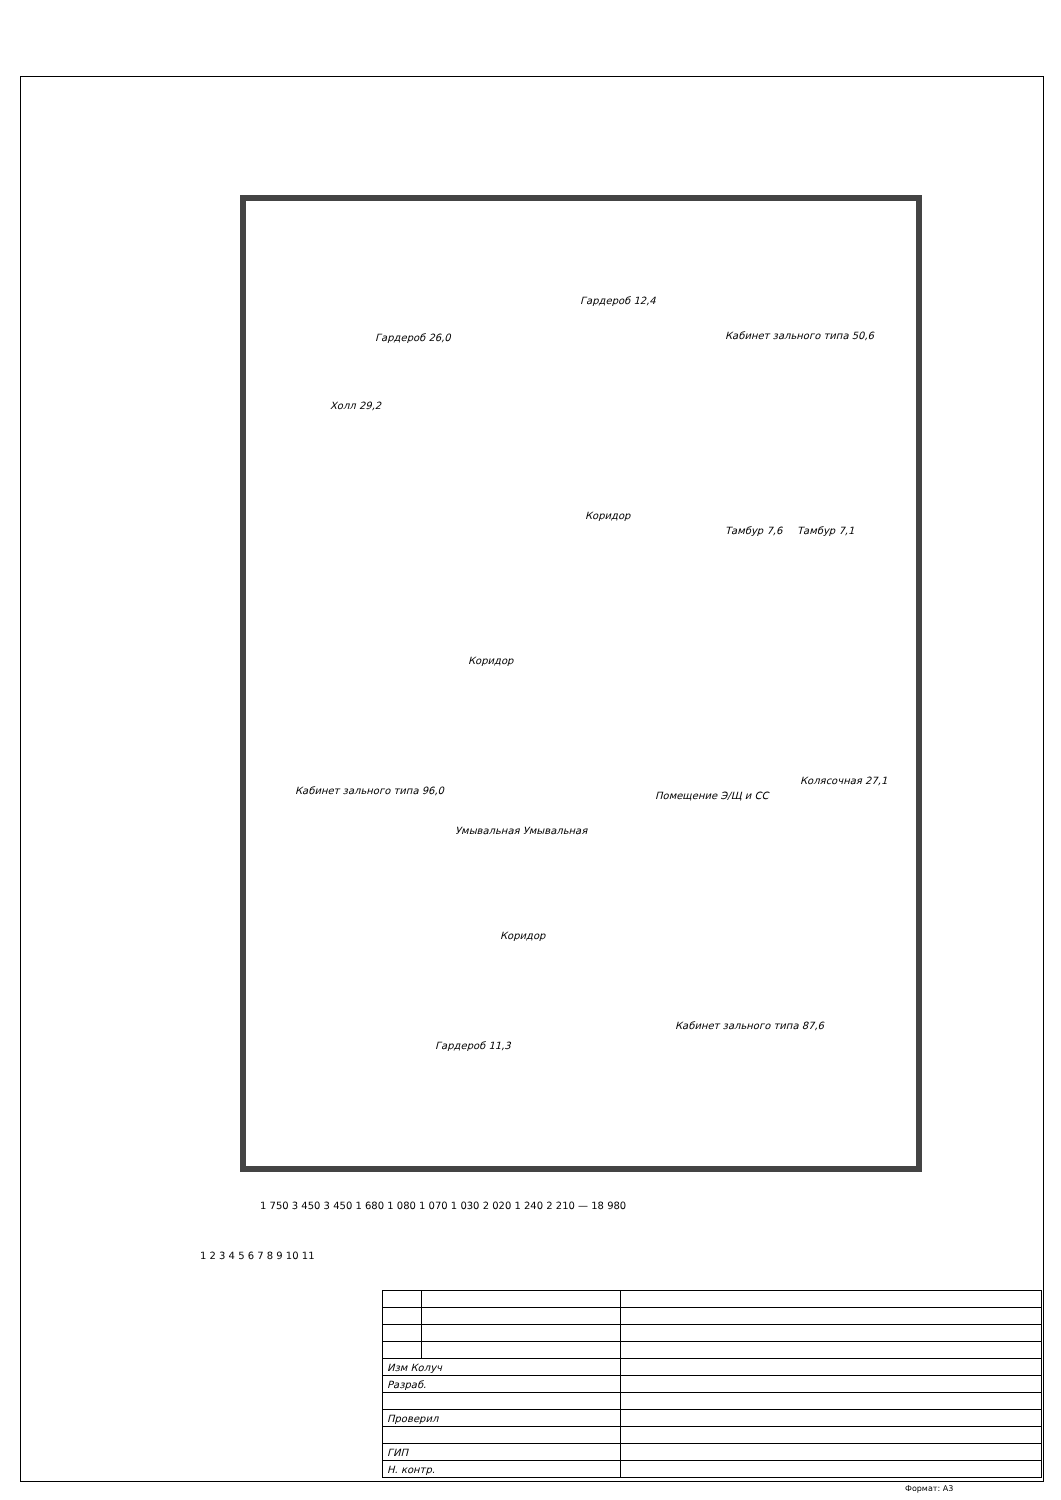Гардероб 26,0
Гардероб 12,4
Кабинет зального типа 50,6
Холл 29,2
Коридор
Коридор
Кабинет зального типа 96,0 Помещение Э/Щ и СС
Колясочная 27,1
Умывальная Умывальная
Коридор
Кабинет зального типа 87,6
Гардероб 11,3
Тамбур 7,6 Тамбур 7,1
1 750 3 450 3 450 1 680 1 080 1 070 1 030 2 020 1 240 2 210 — 18 980
1 2 3 4 5 6 7 8 9 10 11
| Изм Колуч | | |
| Разраб. | | |
| Проверил | | |
| ГИП | | |
| Н. контр. | | |
Формат: А3